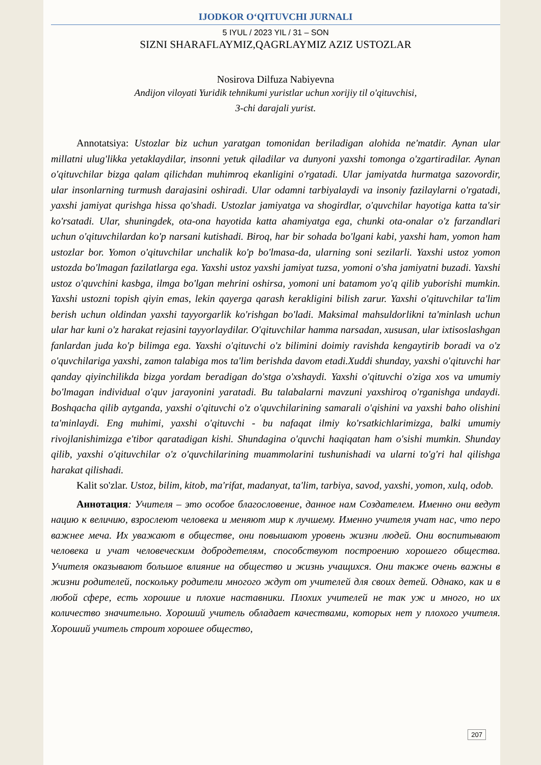IJODKOR O‘QITUVCHI JURNALI
5 IYUL / 2023 YIL / 31 – SON
SIZNI SHARAFLAYMIZ,QAGRLAYMIZ AZIZ USTOZLAR
Nosirova Dilfuza Nabiyevna
Andijon viloyati Yuridik tehnikumi yuristlar uchun xorijiy til o'qituvchisi,
3-chi darajali yurist.
Annotatsiya: Ustozlar biz uchun yaratgan tomonidan beriladigan alohida ne'matdir. Aynan ular millatni ulug'likka yetaklaydilar, insonni yetuk qiladilar va dunyoni yaxshi tomonga o'zgartiradilar. Aynan o'qituvchilar bizga qalam qilichdan muhimroq ekanligini o'rgatadi. Ular jamiyatda hurmatga sazovordir, ular insonlarning turmush darajasini oshiradi. Ular odamni tarbiyalaydi va insoniy fazilaylarni o'rgatadi, yaxshi jamiyat qurishga hissa qo'shadi. Ustozlar jamiyatga va shogirdlar, o'quvchilar hayotiga katta ta'sir ko'rsatadi. Ular, shuningdek, ota-ona hayotida katta ahamiyatga ega, chunki ota-onalar o'z farzandlari uchun o'qituvchilardan ko'p narsani kutishadi. Biroq, har bir sohada bo'lgani kabi, yaxshi ham, yomon ham ustozlar bor. Yomon o'qituvchilar unchalik ko'p bo'lmasa-da, ularning soni sezilarli. Yaxshi ustoz yomon ustozda bo'lmagan fazilatlarga ega. Yaxshi ustoz yaxshi jamiyat tuzsa, yomoni o'sha jamiyatni buzadi. Yaxshi ustoz o'quvchini kasbga, ilmga bo'lgan mehrini oshirsa, yomoni uni batamom yo'q qilib yuborishi mumkin. Yaxshi ustozni topish qiyin emas, lekin qayerga qarash kerakligini bilish zarur. Yaxshi o'qituvchilar ta'lim berish uchun oldindan yaxshi tayyorgarlik ko'rishgan bo'ladi. Maksimal mahsuldorlikni ta'minlash uchun ular har kuni o'z harakat rejasini tayyorlaydilar. O'qituvchilar hamma narsadan, xususan, ular ixtisoslashgan fanlardan juda ko'p bilimga ega. Yaxshi o'qituvchi o'z bilimini doimiy ravishda kengaytirib boradi va o'z o'quvchilariga yaxshi, zamon talabiga mos ta'lim berishda davom etadi.Xuddi shunday, yaxshi o'qituvchi har qanday qiyinchilikda bizga yordam beradigan do'stga o'xshaydi. Yaxshi o'qituvchi o'ziga xos va umumiy bo'lmagan individual o'quv jarayonini yaratadi. Bu talabalarni mavzuni yaxshiroq o'rganishga undaydi. Boshqacha qilib aytganda, yaxshi o'qituvchi o'z o'quvchilarining samarali o'qishini va yaxshi baho olishini ta'minlaydi. Eng muhimi, yaxshi o'qituvchi - bu nafaqat ilmiy ko'rsatkichlarimizga, balki umumiy rivojlanishimizga e'tibor qaratadigan kishi. Shundagina o'quvchi haqiqatan ham o'sishi mumkin. Shunday qilib, yaxshi o'qituvchilar o'z o'quvchilarining muammolarini tushunishadi va ularni to'g'ri hal qilishga harakat qilishadi.
Kalit so'zlar. Ustoz, bilim, kitob, ma'rifat, madanyat, ta'lim, tarbiya, savod, yaxshi, yomon, xulq, odob.
Аннотация: Учителя – это особое благословение, данное нам Создателем. Именно они ведут нацию к величию, взрослеют человека и меняют мир к лучшему. Именно учителя учат нас, что перо важнее меча. Их уважают в обществе, они повышают уровень жизни людей. Они воспитывают человека и учат человеческим добродетелям, способствуют построению хорошего общества. Учителя оказывают большое влияние на общество и жизнь учащихся. Они также очень важны в жизни родителей, поскольку родители многого ждут от учителей для своих детей. Однако, как и в любой сфере, есть хорошие и плохие наставники. Плохих учителей не так уж и много, но их количество значительно. Хороший учитель обладает качествами, которых нет у плохого учителя. Хороший учитель строит хорошее общество,
207